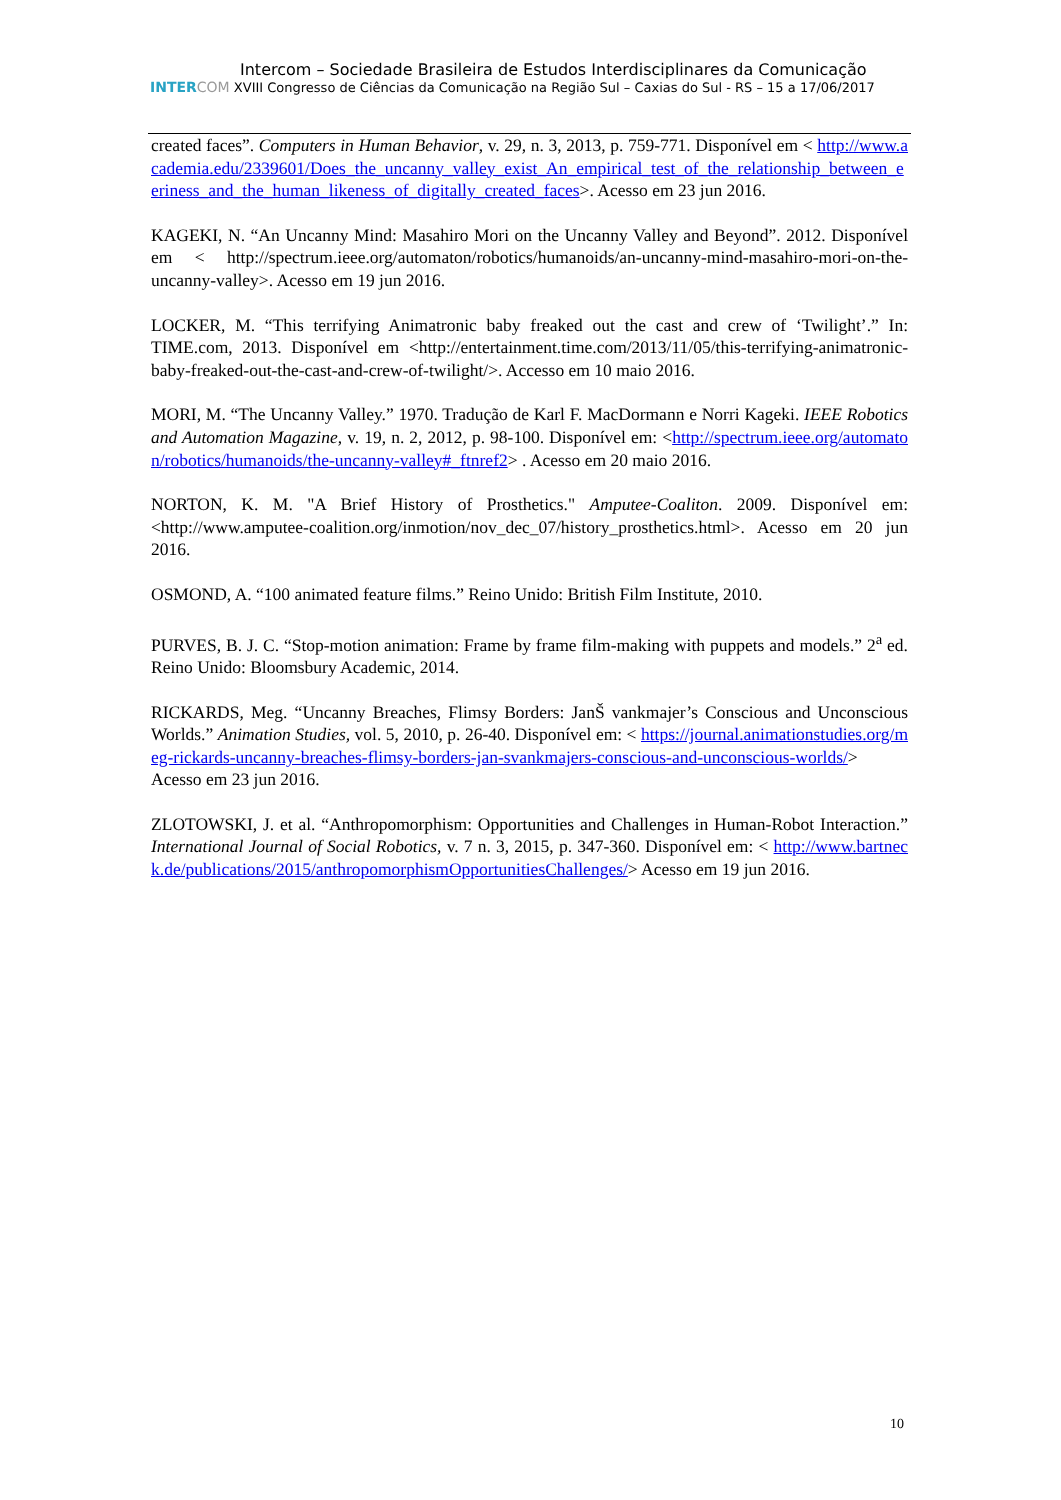Intercom – Sociedade Brasileira de Estudos Interdisciplinares da Comunicação
INTERCOM XVIII Congresso de Ciências da Comunicação na Região Sul – Caxias do Sul - RS – 15 a 17/06/2017
created faces”. Computers in Human Behavior, v. 29, n. 3, 2013, p. 759-771. Disponível em < http://www.academia.edu/2339601/Does_the_uncanny_valley_exist_An_empirical_test_of_the_relationship_between_eeriness_and_the_human_likeness_of_digitally_created_faces>. Acesso em 23 jun 2016.
KAGEKI, N. “An Uncanny Mind: Masahiro Mori on the Uncanny Valley and Beyond”. 2012. Disponível em < http://spectrum.ieee.org/automaton/robotics/humanoids/an-uncanny-mind-masahiro-mori-on-the-uncanny-valley>. Acesso em 19 jun 2016.
LOCKER, M. “This terrifying Animatronic baby freaked out the cast and crew of ‘Twilight’.” In: TIME.com, 2013. Disponível em <http://entertainment.time.com/2013/11/05/this-terrifying-animatronic-baby-freaked-out-the-cast-and-crew-of-twilight/>. Accesso em 10 maio 2016.
MORI, M. “The Uncanny Valley.” 1970. Tradução de Karl F. MacDormann e Norri Kageki. IEEE Robotics and Automation Magazine, v. 19, n. 2, 2012, p. 98-100. Disponível em: <http://spectrum.ieee.org/automaton/robotics/humanoids/the-uncanny-valley#_ftnref2> . Acesso em 20 maio 2016.
NORTON, K. M. "A Brief History of Prosthetics." Amputee-Coaliton. 2009. Disponível em: <http://www.amputee-coalition.org/inmotion/nov_dec_07/history_prosthetics.html>. Acesso em 20 jun 2016.
OSMOND, A. “100 animated feature films.” Reino Unido: British Film Institute, 2010.
PURVES, B. J. C. “Stop-motion animation: Frame by frame film-making with puppets and models.” 2<sup>a</sup> ed. Reino Unido: Bloomsbury Academic, 2014.
RICKARDS, Meg. “Uncanny Breaches, Flimsy Borders: JanŠ vankmajer’s Conscious and Unconscious Worlds.” Animation Studies, vol. 5, 2010, p. 26-40. Disponível em: < https://journal.animationstudies.org/meg-rickards-uncanny-breaches-flimsy-borders-jan-svankmajers-conscious-and-unconscious-worlds/> Acesso em 23 jun 2016.
ZLOTOWSKI, J. et al. “Anthropomorphism: Opportunities and Challenges in Human-Robot Interaction.” International Journal of Social Robotics, v. 7 n. 3, 2015, p. 347-360. Disponível em: < http://www.bartneck.de/publications/2015/anthropomorphismOpportunitiesChallenges/> Acesso em 19 jun 2016.
10